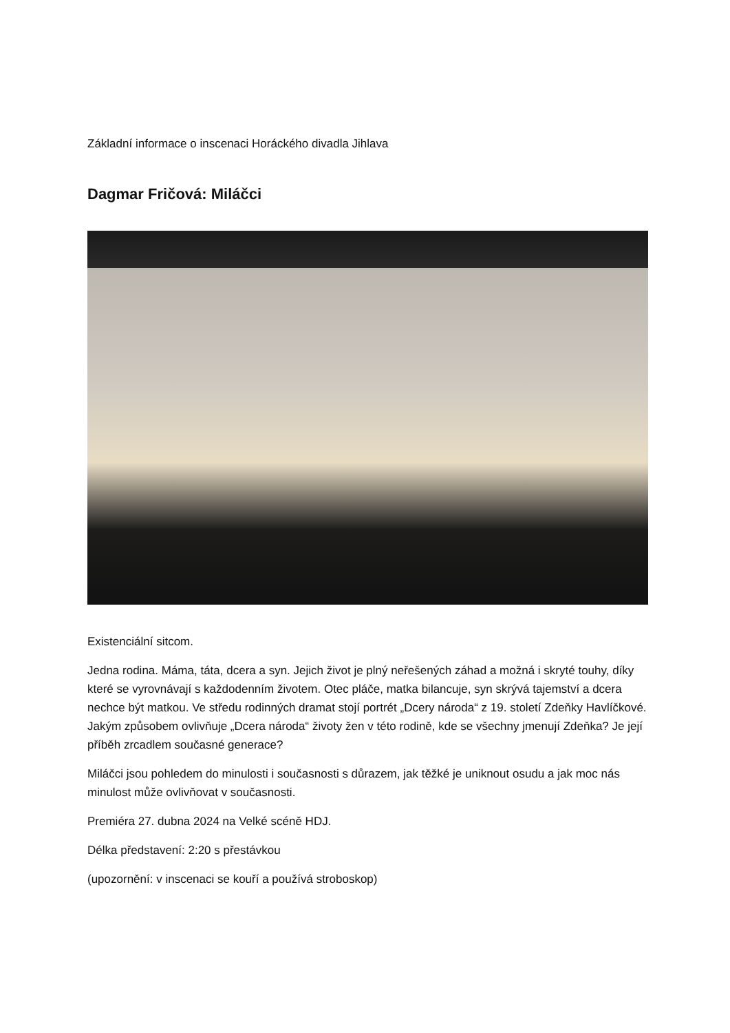Základní informace o inscenaci Horáckého divadla Jihlava
Dagmar Fričová: Miláčci
Existenciální sitcom.
Jedna rodina. Máma, táta, dcera a syn. Jejich život je plný neřešených záhad a možná i skryté touhy, díky které se vyrovnávají s každodenním životem. Otec pláče, matka bilancuje, syn skrývá tajemství a dcera nechce být matkou. Ve středu rodinných dramat stojí portrét „Dcery národa“ z 19. století Zdeňky Havlíčkové. Jakým způsobem ovlivňuje „Dcera národa“ životy žen v této rodině, kde se všechny jmenují Zdeňka? Je její příběh zrcadlem současné generace?
Miláčci jsou pohledem do minulosti i současnosti s důrazem, jak těžké je uniknout osudu a jak moc nás minulost může ovlivňovat v současnosti.
Premiéra 27. dubna 2024 na Velké scéně HDJ.
Délka představení: 2:20 s přestávkou
(upozornění: v inscenaci se kouří a používá stroboskop)